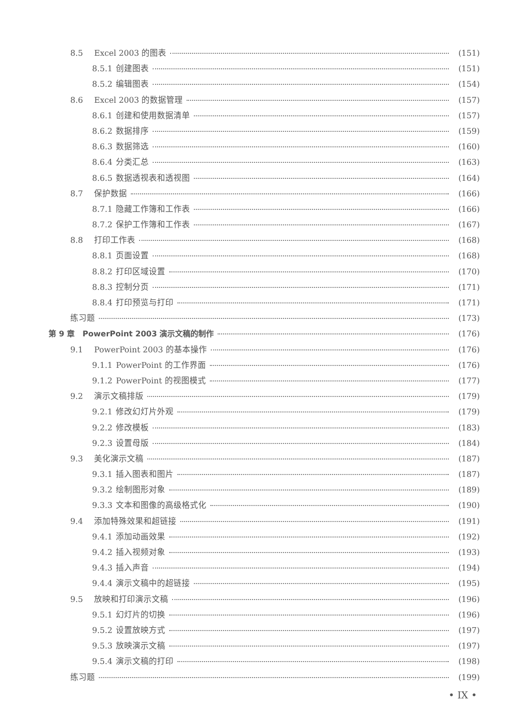8.5 Excel 2003 的图表 (151)
8.5.1 创建图表 (151)
8.5.2 编辑图表 (154)
8.6 Excel 2003 的数据管理 (157)
8.6.1 创建和使用数据清单 (157)
8.6.2 数据排序 (159)
8.6.3 数据筛选 (160)
8.6.4 分类汇总 (163)
8.6.5 数据透视表和透视图 (164)
8.7 保护数据 (166)
8.7.1 隐藏工作簿和工作表 (166)
8.7.2 保护工作簿和工作表 (167)
8.8 打印工作表 (168)
8.8.1 页面设置 (168)
8.8.2 打印区域设置 (170)
8.8.3 控制分页 (171)
8.8.4 打印预览与打印 (171)
练习题 (173)
第 9 章　PowerPoint 2003 演示文稿的制作 (176)
9.1 PowerPoint 2003 的基本操作 (176)
9.1.1 PowerPoint 的工作界面 (176)
9.1.2 PowerPoint 的视图模式 (177)
9.2 演示文稿排版 (179)
9.2.1 修改幻灯片外观 (179)
9.2.2 修改模板 (183)
9.2.3 设置母版 (184)
9.3 美化演示文稿 (187)
9.3.1 插入图表和图片 (187)
9.3.2 绘制图形对象 (189)
9.3.3 文本和图像的高级格式化 (190)
9.4 添加特殊效果和超链接 (191)
9.4.1 添加动画效果 (192)
9.4.2 插入视频对象 (193)
9.4.3 插入声音 (194)
9.4.4 演示文稿中的超链接 (195)
9.5 放映和打印演示文稿 (196)
9.5.1 幻灯片的切换 (196)
9.5.2 设置放映方式 (197)
9.5.3 放映演示文稿 (197)
9.5.4 演示文稿的打印 (198)
练习题 (199)
• IX •